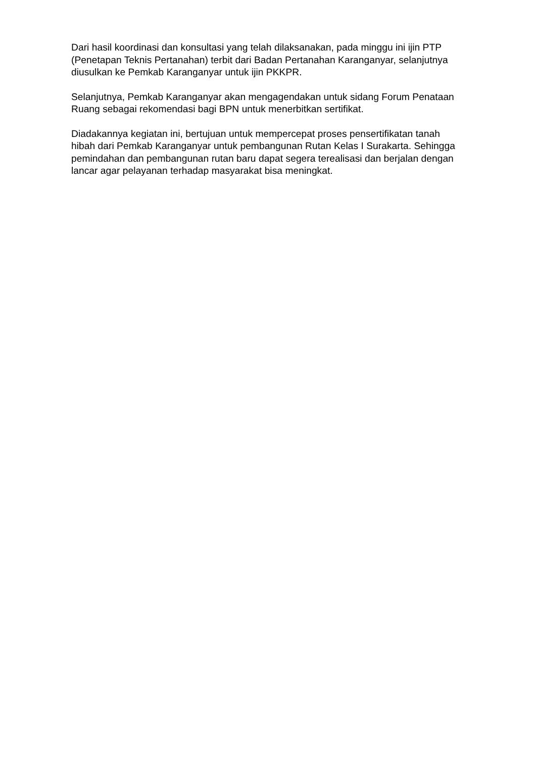Dari hasil koordinasi dan konsultasi yang telah dilaksanakan, pada minggu ini ijin PTP (Penetapan Teknis Pertanahan) terbit dari Badan Pertanahan Karanganyar, selanjutnya diusulkan ke Pemkab Karanganyar untuk ijin PKKPR.
Selanjutnya, Pemkab Karanganyar akan mengagendakan untuk sidang Forum Penataan Ruang sebagai rekomendasi bagi BPN untuk menerbitkan sertifikat.
Diadakannya kegiatan ini, bertujuan untuk mempercepat proses pensertifikatan tanah hibah dari Pemkab Karanganyar untuk pembangunan Rutan Kelas I Surakarta. Sehingga pemindahan dan pembangunan rutan baru dapat segera terealisasi dan berjalan dengan lancar agar pelayanan terhadap masyarakat bisa meningkat.